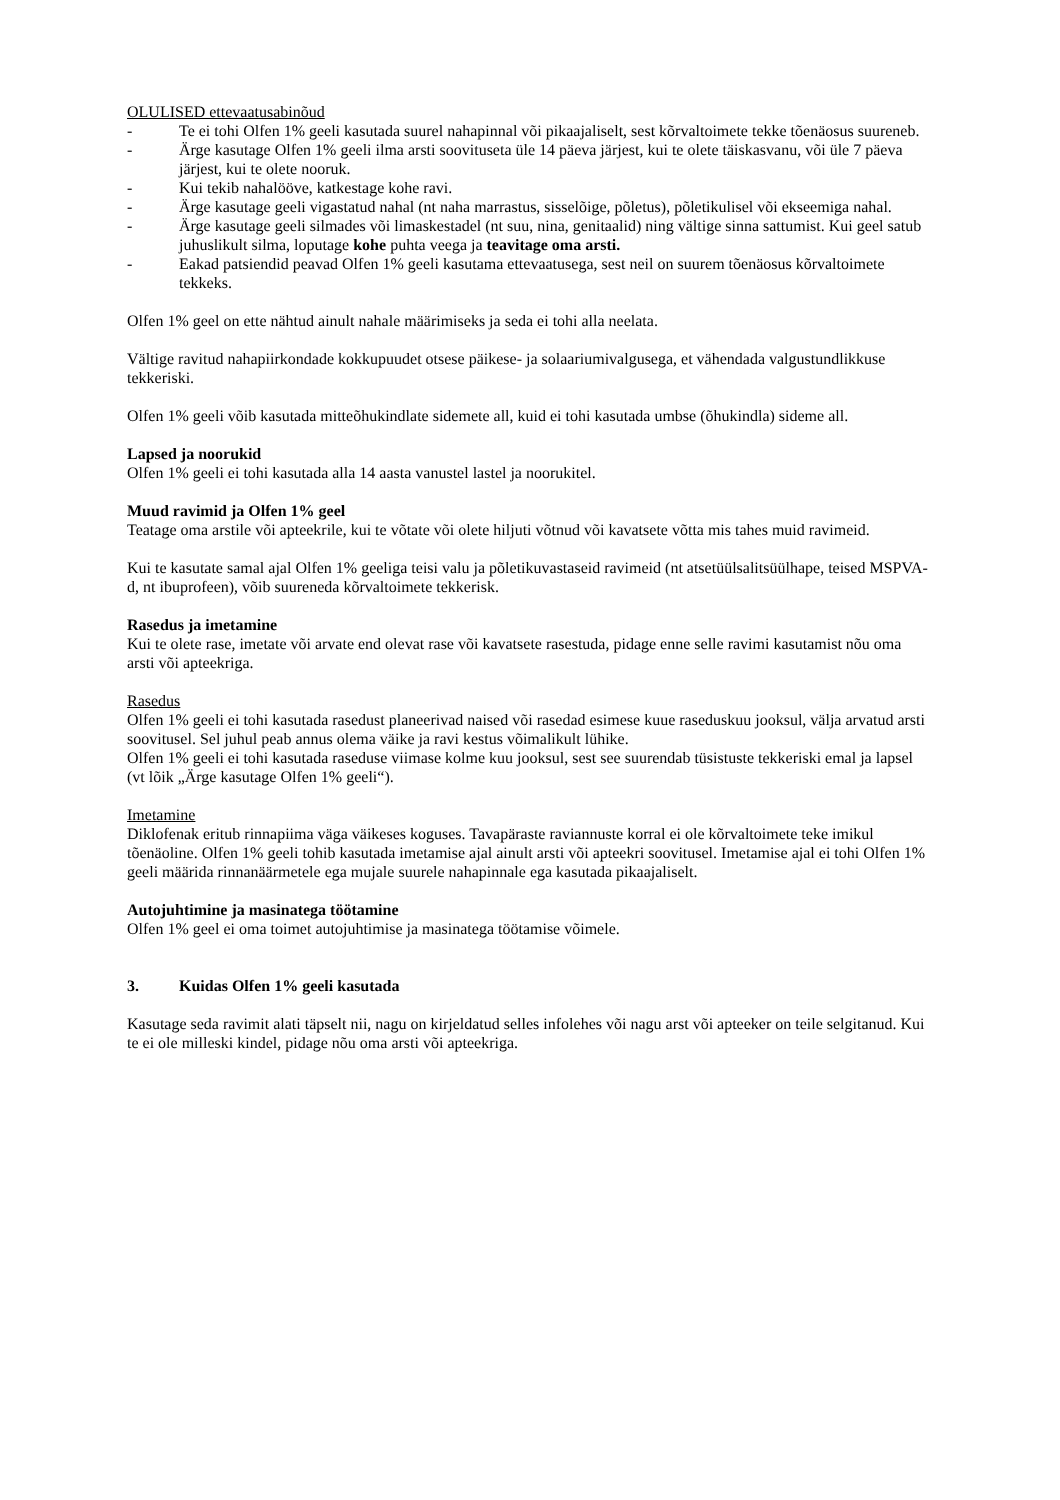OLULISED ettevaatusabinõud
- Te ei tohi Olfen 1% geeli kasutada suurel nahapinnal või pikaajaliselt, sest kõrvaltoimete tekke tõenäosus suureneb.
- Ärge kasutage Olfen 1% geeli ilma arsti soovituseta üle 14 päeva järjest, kui te olete täiskasvanu, või üle 7 päeva järjest, kui te olete nooruk.
- Kui tekib nahalööve, katkestage kohe ravi.
- Ärge kasutage geeli vigastatud nahal (nt naha marrastus, sisselõige, põletus), põletikulisel või ekseemiga nahal.
- Ärge kasutage geeli silmades või limaskestadel (nt suu, nina, genitaalid) ning vältige sinna sattumist. Kui geel satub juhuslikult silma, loputage kohe puhta veega ja teavitage oma arsti.
- Eakad patsiendid peavad Olfen 1% geeli kasutama ettevaatusega, sest neil on suurem tõenäosus kõrvaltoimete tekkeks.
Olfen 1% geel on ette nähtud ainult nahale määrimiseks ja seda ei tohi alla neelata.
Vältige ravitud nahapiirkondade kokkupuudet otsese päikese- ja solaariumivalgusega, et vähendada valgustundlikkuse tekkeriski.
Olfen 1% geeli võib kasutada mitteõhukindlate sidemete all, kuid ei tohi kasutada umbse (õhukindla) sideme all.
Lapsed ja noorukid
Olfen 1% geeli ei tohi kasutada alla 14 aasta vanustel lastel ja noorukitel.
Muud ravimid ja Olfen 1% geel
Teatage oma arstile või apteekrile, kui te võtate või olete hiljuti võtnud või kavatsete võtta mis tahes muid ravimeid.
Kui te kasutate samal ajal Olfen 1% geeliga teisi valu ja põletikuvastaseid ravimeid (nt atsetüülsalitsüülhape, teised MSPVA-d, nt ibuprofeen), võib suureneda kõrvaltoimete tekkerisk.
Rasedus ja imetamine
Kui te olete rase, imetate või arvate end olevat rase või kavatsete rasestuda, pidage enne selle ravimi kasutamist nõu oma arsti või apteekriga.
Rasedus
Olfen 1% geeli ei tohi kasutada rasedust planeerivad naised või rasedad esimese kuue raseduskuu jooksul, välja arvatud arsti soovitusel. Sel juhul peab annus olema väike ja ravi kestus võimalikult lühike.
Olfen 1% geeli ei tohi kasutada raseduse viimase kolme kuu jooksul, sest see suurendab tüsistuste tekkeriski emal ja lapsel (vt lõik „Ärge kasutage Olfen 1% geeli“).
Imetamine
Diklofenak eritub rinnapiima väga väikeses koguses. Tavapäraste raviannuste korral ei ole kõrvaltoimete teke imikul tõenäoline. Olfen 1% geeli tohib kasutada imetamise ajal ainult arsti või apteekri soovitusel. Imetamise ajal ei tohi Olfen 1% geeli määrida rinnanäärmetele ega mujale suurele nahapinnale ega kasutada pikaajaliselt.
Autojuhtimine ja masinatega töötamine
Olfen 1% geel ei oma toimet autojuhtimise ja masinatega töötamise võimele.
3. Kuidas Olfen 1% geeli kasutada
Kasutage seda ravimit alati täpselt nii, nagu on kirjeldatud selles infolehes või nagu arst või apteeker on teile selgitanud. Kui te ei ole milleski kindel, pidage nõu oma arsti või apteekriga.